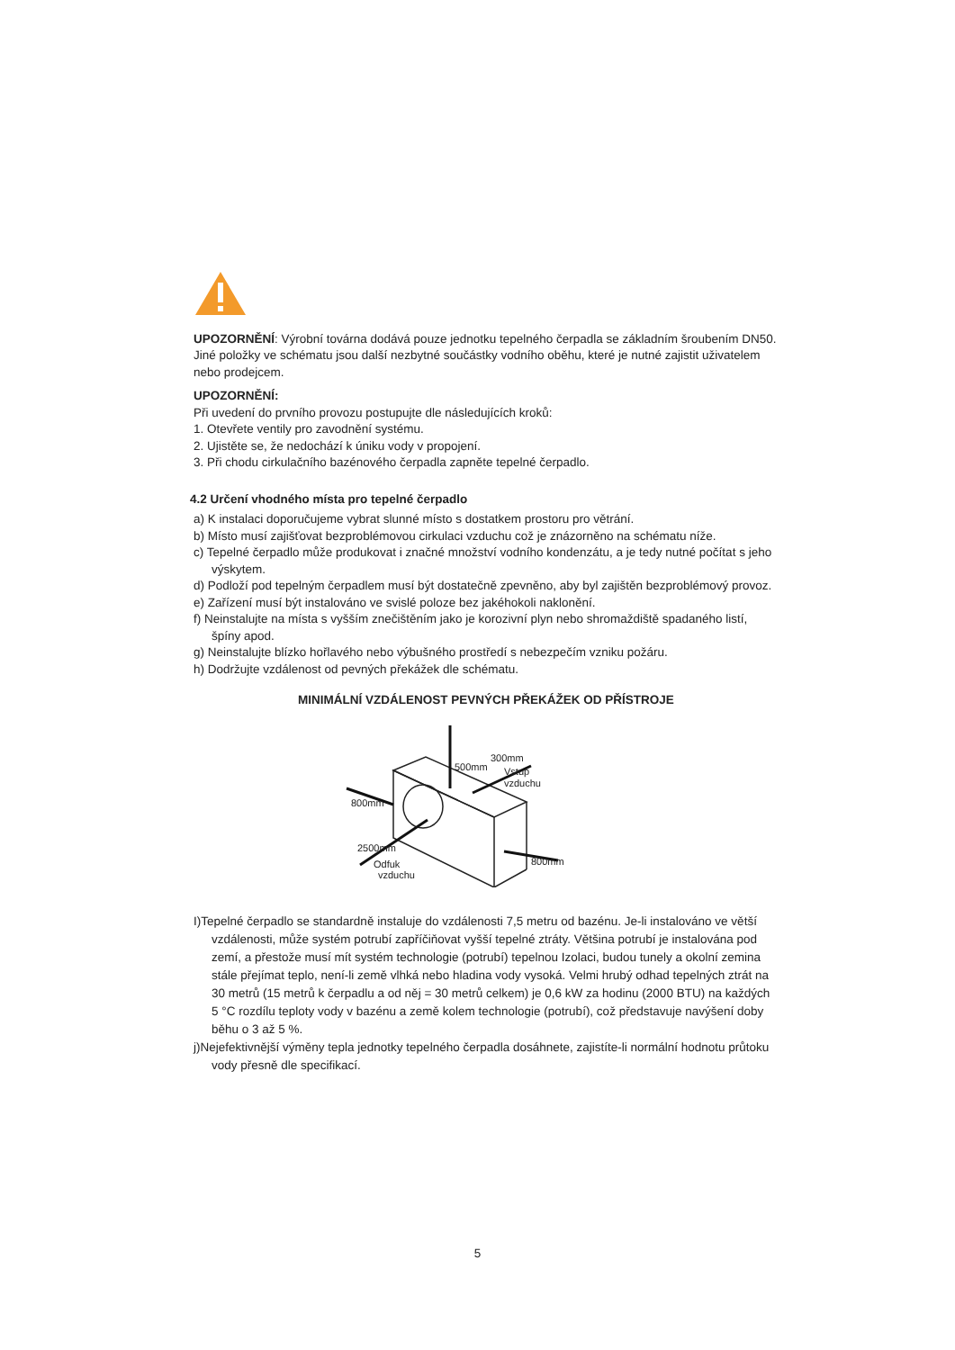UPOZORNĚNÍ: Výrobní továrna dodává pouze jednotku tepelného čerpadla se základním šroubením DN50. Jiné položky ve schématu jsou další nezbytné součástky vodního oběhu, které je nutné zajistit uživatelem nebo prodejcem.
UPOZORNĚNÍ:
Při uvedení do prvního provozu postupujte dle následujících kroků:
1. Otevřete ventily pro zavodnění systému.
2. Ujistěte se, že nedochází k úniku vody v propojení.
3. Při chodu cirkulačního bazénového čerpadla zapněte tepelné čerpadlo.
4.2 Určení vhodného místa pro tepelné čerpadlo
a) K instalaci doporučujeme vybrat slunné místo s dostatkem prostoru pro větrání.
b) Místo musí zajišťovat bezproblémovou cirkulaci vzduchu což je znázorněno na schématu níže.
c) Tepelné čerpadlo může produkovat i značné množství vodního kondenzátu, a je tedy nutné počítat s jeho výskytem.
d) Podloží pod tepelným čerpadlem musí být dostatečně zpevněno, aby byl zajištěn bezproblémový provoz.
e) Zařízení musí být instalováno ve svislé poloze bez jakéhokoli naklonění.
f) Neinstalujte na místa s vyšším znečištěním jako je korozivní plyn nebo shromaždiště spadaného listí, špíny apod.
g) Neinstalujte blízko hořlavého nebo výbušného prostředí s nebezpečím vzniku požáru.
h) Dodržujte vzdálenost od pevných překážek dle schématu.
MINIMÁLNÍ VZDÁLENOST PEVNÝCH PŘEKÁŽEK OD PŘÍSTROJE
500mm
300mm
Vstup
vzduchu
800mm
2500mm
Odfuk
vzduchu
800mm
I)Tepelné čerpadlo se standardně instaluje do vzdálenosti 7,5 metru od bazénu. Je-li instalováno ve větší vzdálenosti, může systém potrubí zapříčiňovat vyšší tepelné ztráty. Většina potrubí je instalována pod zemí, a přestože musí mít systém technologie (potrubí) tepelnou Izolaci, budou tunely a okolní zemina stále přejímat teplo, není-li země vlhká nebo hladina vody vysoká. Velmi hrubý odhad tepelných ztrát na 30 metrů (15 metrů k čerpadlu a od něj = 30 metrů celkem) je 0,6 kW za hodinu (2000 BTU) na každých 5 °C rozdílu teploty vody v bazénu a země kolem technologie (potrubí), což představuje navýšení doby běhu o 3 až 5 %.
j)Nejefektivnější výměny tepla jednotky tepelného čerpadla dosáhnete, zajistíte-li normální hodnotu průtoku vody přesně dle specifikací.
5